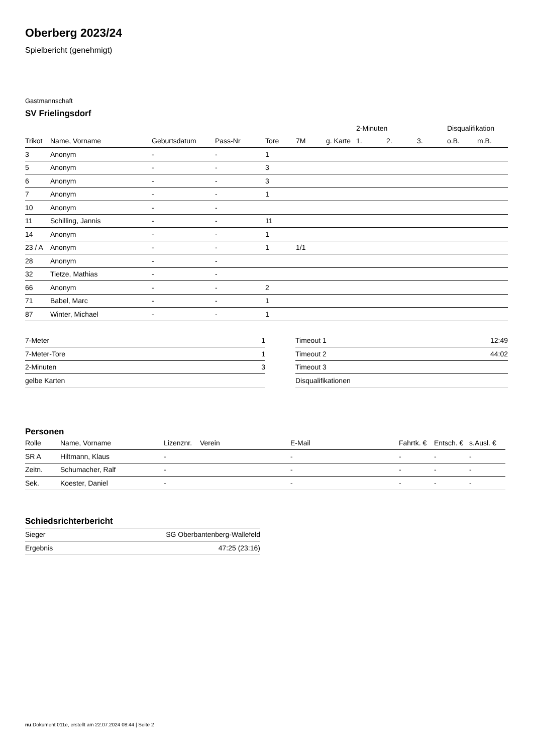Oberberg 2023/24
Spielbericht (genehmigt)
Gastmannschaft
SV Frielingsdorf
| | | | | | | | 2-Minuten | | | Disqualifikation | |
| --- | --- | --- | --- | --- | --- | --- | --- | --- | --- | --- | --- |
| Trikot | Name, Vorname | Geburtsdatum | Pass-Nr | Tore | 7M | g. Karte | 1. | 2. | 3. | o.B. | m.B. |
| 3 | Anonym | - | - | 1 | | | | | | | |
| 5 | Anonym | - | - | 3 | | | | | | | |
| 6 | Anonym | - | - | 3 | | | | | | | |
| 7 | Anonym | - | - | 1 | | | | | | | |
| 10 | Anonym | - | - | | | | | | | | |
| 11 | Schilling, Jannis | - | - | 11 | | | | | | | |
| 14 | Anonym | - | - | 1 | | | | | | | |
| 23 / A | Anonym | - | - | 1 | 1/1 | | | | | | |
| 28 | Anonym | - | - | | | | | | | | |
| 32 | Tietze, Mathias | - | - | | | | | | | | |
| 66 | Anonym | - | - | 2 | | | | | | | |
| 71 | Babel, Marc | - | - | 1 | | | | | | | |
| 87 | Winter, Michael | - | - | 1 | | | | | | | |
| 7-Meter | 1 |
| 7-Meter-Tore | 1 |
| 2-Minuten | 3 |
| gelbe Karten | |
| Timeout 1 | 12:49 |
| Timeout 2 | 44:02 |
| Timeout 3 | |
| Disqualifikationen | |
Personen
| Rolle | Name, Vorname | Lizenznr. | Verein | E-Mail | Fahrtk. € | Entsch. € | s.Ausl. € |
| --- | --- | --- | --- | --- | --- | --- | --- |
| SR A | Hiltmann, Klaus | - | | - | - | - | - |
| Zeitn. | Schumacher, Ralf | - | | - | - | - | - |
| Sek. | Koester, Daniel | - | | - | - | - | - |
Schiedsrichterbericht
| Sieger | SG Oberbantenberg-Wallefeld |
| Ergebnis | 47:25 (23:16) |
nu.Dokument 011e, erstellt am 22.07.2024 08:44 | Seite 2